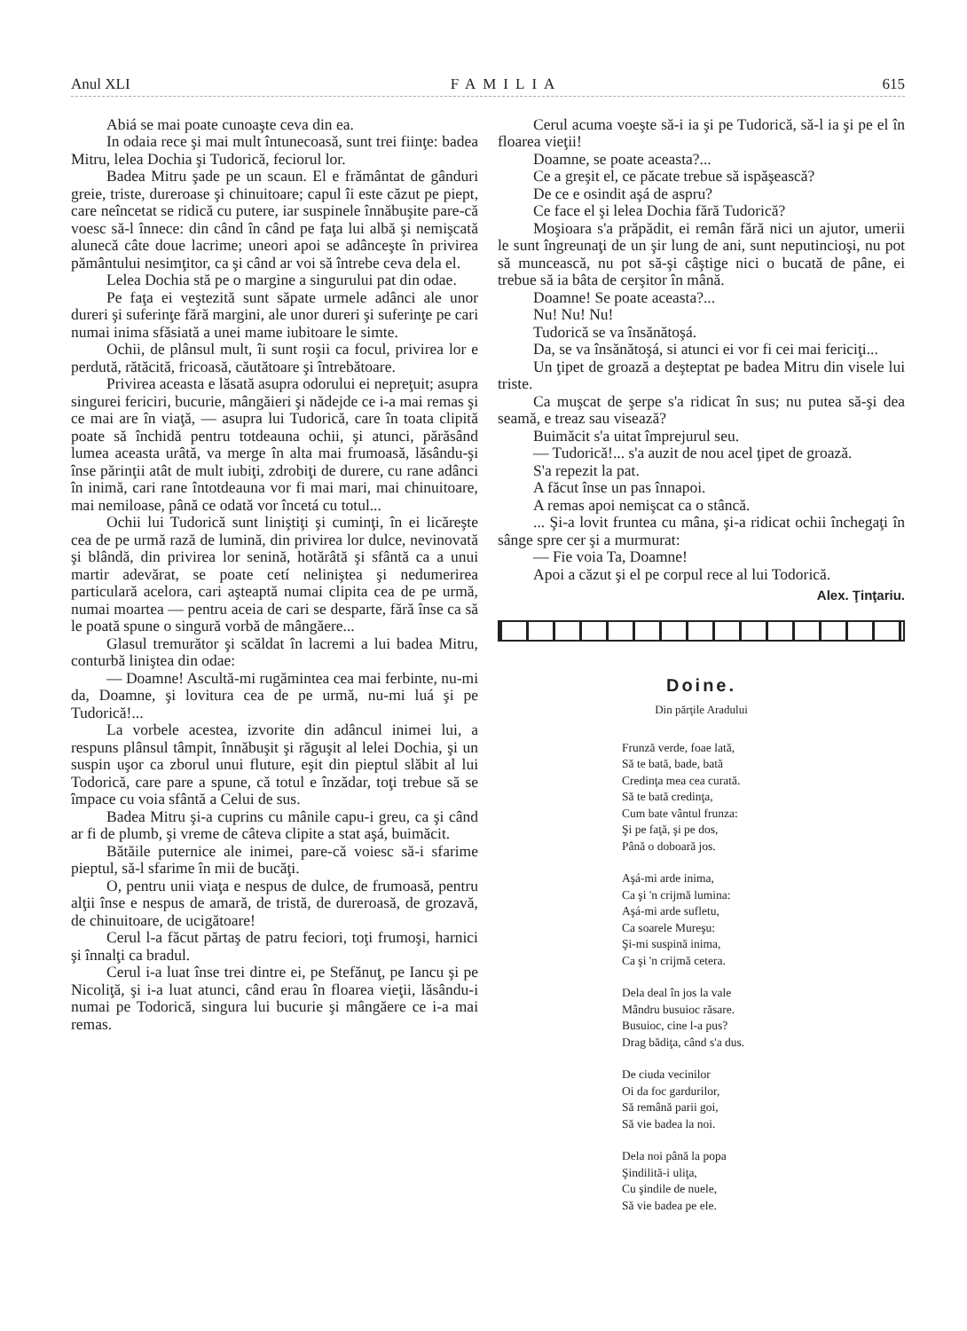Anul XLI FAMILIA 615
Abiá se mai poate cunoaşte ceva din ea.
In odaia rece şi mai mult întunecoasă, sunt trei fiinţe: badea Mitru, lelea Dochia şi Tudorică, feciorul lor.
Badea Mitru şade pe un scaun. El e frământat de gânduri greie, triste, dureroase şi chinuitoare; capul îi este căzut pe piept, care neîncetat se ridică cu putere, iar suspinele înnăbuşite pare-că voesc să-l înnece: din când în când pe faţa lui albă şi nemişcată alunecă câte doue lacrime; uneori apoi se adânceşte în privirea pământului nesimţitor, ca şi când ar voi să întrebe ceva dela el.
Lelea Dochia stă pe o margine a singurului pat din odae.
Pe faţa ei veştezită sunt săpate urmele adânci ale unor dureri şi suferinţe fără margini, ale unor dureri şi suferinţe pe cari numai inima sfăsiată a unei mame iubitoare le simte.
Ochii, de plânsul mult, îi sunt roşii ca focul, privirea lor e perdută, rătăcită, fricoasă, căutătoare şi întrebătoare.
Privirea aceasta e lăsată asupra odorului ei nepreţuit; asupra singurei fericiri, bucurie, mângăieri şi nădejde ce i-a mai remas şi ce mai are în viaţă, — asupra lui Tudorică, care în toata clipită poate să închidă pentru totdeauna ochii, şi atunci, părăsând lumea aceasta urâtă, va merge în alta mai frumoasă, lăsându-şi înse părinţii atât de mult iubiţi, zdrobiţi de durere, cu rane adânci în inimă, cari rane întotdeauna vor fi mai mari, mai chinuitoare, mai nemiloase, până ce odată vor încetá cu totul...
Ochii lui Tudorică sunt liniştiţi şi cuminţi, în ei licăreşte cea de pe urmă rază de lumină, din privirea lor dulce, nevinovată şi blândă, din privirea lor senină, hotărâtă şi sfântă ca a unui martir adevărat, se poate cetí neliniştea şi nedumerirea particulară acelora, cari aşteaptă numai clipita cea de pe urmă, numai moartea — pentru aceia de cari se desparte, fără înse ca să le poată spune o singură vorbă de mângăere...
Glasul tremurător şi scăldat în lacremi a lui badea Mitru, conturbă liniştea din odae:
— Doamne! Ascultă-mi rugămintea cea mai ferbinte, nu-mi da, Doamne, şi lovitura cea de pe urmă, nu-mi luá şi pe Tudorică!...
La vorbele acestea, izvorite din adâncul inimei lui, a respuns plânsul tâmpit, înnăbuşit şi răguşit al lelei Dochia, şi un suspin uşor ca zborul unui fluture, eşit din pieptul slăbit al lui Todorică, care pare a spune, că totul e înzădar, toţi trebue să se împace cu voia sfântă a Celui de sus.
Badea Mitru şi-a cuprins cu mânile capu-i greu, ca şi când ar fi de plumb, şi vreme de câteva clipite a stat aşá, buimăcit.
Bătăile puternice ale inimei, pare-că voiesc să-i sfarime pieptul, să-l sfarime în mii de bucăţi.
O, pentru unii viaţa e nespus de dulce, de frumoasă, pentru alţii înse e nespus de amară, de tristă, de dureroasă, de grozavă, de chinuitoare, de ucigătoare!
Cerul l-a făcut părtaş de patru feciori, toţi frumoşi, harnici şi înnalţi ca bradul.
Cerul i-a luat înse trei dintre ei, pe Stefănuţ, pe Iancu şi pe Nicoliţă, şi i-a luat atunci, când erau în floarea vieţii, lăsându-i numai pe Todorică, singura lui bucurie şi mângăere ce i-a mai remas.
Cerul acuma voeşte să-i ia şi pe Tudorică, să-l ia şi pe el în floarea vieţii!
Doamne, se poate aceasta?...
Ce a greşit el, ce păcate trebue să ispăşească?
De ce e osindit aşá de aspru?
Ce face el şi lelea Dochia fără Tudorică?
Moşioara s'a prăpădit, ei remân fără nici un ajutor, umerii le sunt îngreunaţi de un şir lung de ani, sunt neputincioşi, nu pot să muncească, nu pot să-şi câştige nici o bucată de pâne, ei trebue să ia bâta de cerşitor în mână.
Doamne! Se poate aceasta?...
Nu! Nu! Nu!
Tudorică se va însănătoşá.
Da, se va însănătoşá, si atunci ei vor fi cei mai fericiţi...
Un ţipet de groază a deşteptat pe badea Mitru din visele lui triste.
Ca muşcat de şerpe s'a ridicat în sus; nu putea să-şi dea seamă, e treaz sau visează?
Buimăcit s'a uitat împrejurul seu.
— Tudorică!... s'a auzit de nou acel ţipet de groază.
S'a repezit la pat.
A făcut înse un pas înnapoi.
A remas apoi nemişcat ca o stâncă.
... Şi-a lovit fruntea cu mâna, şi-a ridicat ochii închegaţi în sânge spre cer şi a murmurat:
— Fie voia Ta, Doamne!
Apoi a căzut şi el pe corpul rece al lui Todorică.
Alex. Ţinţariu.
Doine.
Din părţile Aradului
Frunză verde, foae lată,
Să te bată, bade, bată
Credinţa mea cea curată.
Să te bată credinţa,
Cum bate vântul frunza:
Şi pe faţă, şi pe dos,
Până o doboară jos.
Aşá-mi arde inima,
Ca şi 'n crijmă lumina:
Aşá-mi arde sufletu,
Ca soarele Mureşu:
Şi-mi suspină inima,
Ca şi 'n crijmă cetera.
Dela deal în jos la vale
Mândru busuioc răsare.
Busuioc, cine l-a pus?
Drag bădiţa, când s'a dus.
De ciuda vecinilor
Oi da foc gardurilor,
Să remână parii goi,
Să vie badea la noi.
Dela noi până la popa
Şindilită-i uliţa,
Cu şindile de nuele,
Să vie badea pe ele.